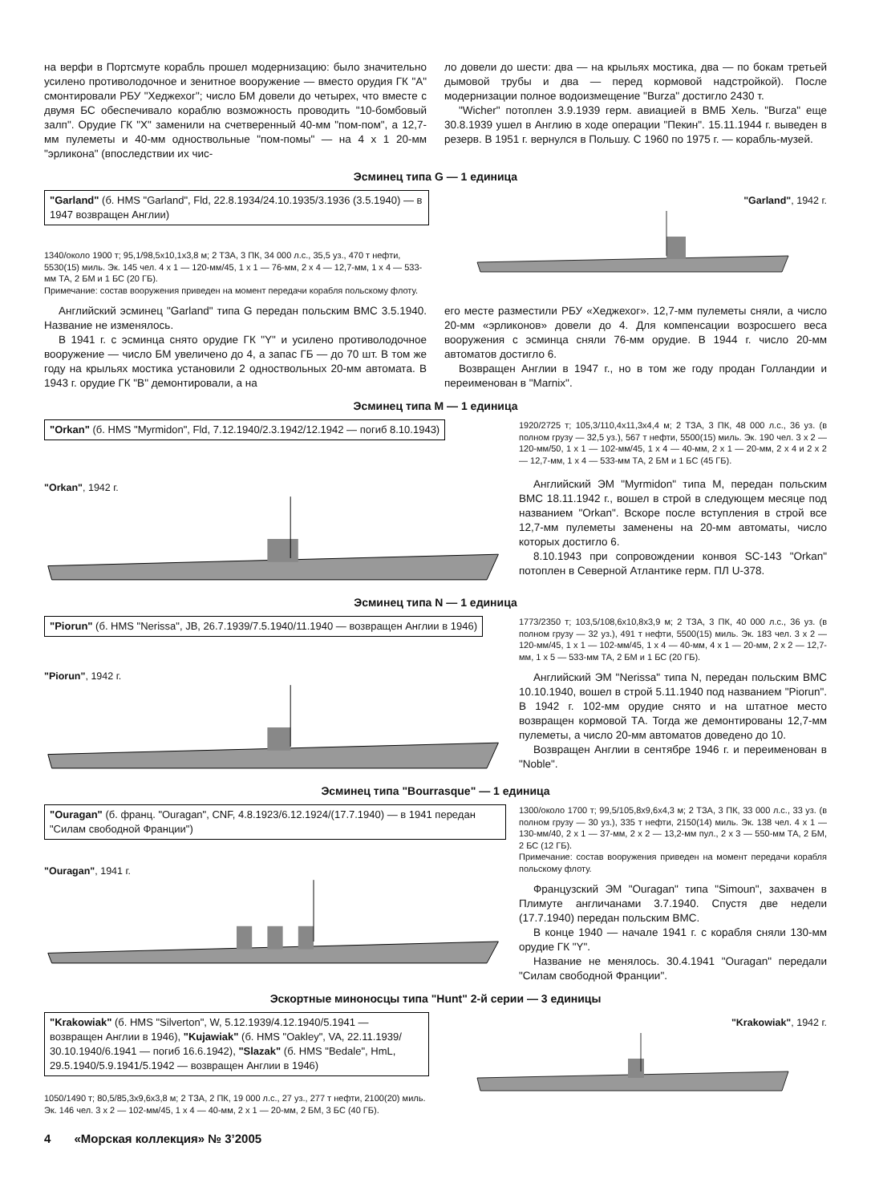на верфи в Портсмуте корабль прошел модернизацию: было значительно усилено противолодочное и зенитное вооружение — вместо орудия ГК "А" смонтировали РБУ "Хеджехог"; число БМ довели до четырех, что вместе с двумя БС обеспечивало кораблю возможность проводить "10-бомбовый залп". Орудие ГК "X" заменили на счетверенный 40-мм "пом-пом", а 12,7-мм пулеметы и 40-мм одноствольные "пом-помы" — на 4 x 1 20-мм "эрликона" (впоследствии их чис-
ло довели до шести: два — на крыльях мостика, два — по бокам третьей дымовой трубы и два — перед кормовой надстройкой). После модернизации полное водоизмещение "Burza" достигло 2430 т.
"Wicher" потоплен 3.9.1939 герм. авиацией в ВМБ Хель. "Burza" еще 30.8.1939 ушел в Англию в ходе операции "Пекин". 15.11.1944 г. выведен в резерв. В 1951 г. вернулся в Польшу. С 1960 по 1975 г. — корабль-музей.
Эсминец типа G — 1 единица
"Garland" (б. HMS "Garland", Fld, 22.8.1934/24.10.1935/3.1936 (3.5.1940) — в 1947 возвращен Англии)
1340/около 1900 т; 95,1/98,5x10,1x3,8 м; 2 ТЗА, 3 ПК, 34 000 л.с., 35,5 уз., 470 т нефти, 5530(15) миль. Эк. 145 чел. 4 x 1 — 120-мм/45, 1 x 1 — 76-мм, 2 x 4 — 12,7-мм, 1 x 4 — 533-мм ТА, 2 БМ и 1 БС (20 ГБ).
Примечание: состав вооружения приведен на момент передачи корабля польскому флоту.
"Garland", 1942 г.
Английский эсминец "Garland" типа G передан польским ВМС 3.5.1940. Название не изменялось.
В 1941 г. с эсминца снято орудие ГК "Y" и усилено противолодочное вооружение — число БМ увеличено до 4, а запас ГБ — до 70 шт. В том же году на крыльях мостика установили 2 одноствольных 20-мм автомата. В 1943 г. орудие ГК "B" демонтировали, а на
его месте разместили РБУ «Хеджехог». 12,7-мм пулеметы сняли, а число 20-мм «эрликонов» довели до 4. Для компенсации возросшего веса вооружения с эсминца сняли 76-мм орудие. В 1944 г. число 20-мм автоматов достигло 6.
Возвращен Англии в 1947 г., но в том же году продан Голландии и переименован в "Marnix".
Эсминец типа M — 1 единица
"Orkan" (б. HMS "Myrmidon", Fld, 7.12.1940/2.3.1942/12.1942 — погиб 8.10.1943)
"Orkan", 1942 г.
1920/2725 т; 105,3/110,4x11,3x4,4 м; 2 ТЗА, 3 ПК, 48 000 л.с., 36 уз. (в полном грузу — 32,5 уз.), 567 т нефти, 5500(15) миль. Эк. 190 чел. 3 x 2 — 120-мм/50, 1 x 1 — 102-мм/45, 1 x 4 — 40-мм, 2 x 1 — 20-мм, 2 x 4 и 2 x 2 — 12,7-мм, 1 x 4 — 533-мм ТА, 2 БМ и 1 БС (45 ГБ).
Английский ЭМ "Myrmidon" типа M, передан польским ВМС 18.11.1942 г., вошел в строй в следующем месяце под названием "Orkan". Вскоре после вступления в строй все 12,7-мм пулеметы заменены на 20-мм автоматы, число которых достигло 6.
8.10.1943 при сопровождении конвоя SC-143 "Orkan" потоплен в Северной Атлантике герм. ПЛ U-378.
Эсминец типа N — 1 единица
"Piorun" (б. HMS "Nerissa", JB, 26.7.1939/7.5.1940/11.1940 — возвращен Англии в 1946)
"Piorun", 1942 г.
1773/2350 т; 103,5/108,6x10,8x3,9 м; 2 ТЗА, 3 ПК, 40 000 л.с., 36 уз. (в полном грузу — 32 уз.), 491 т нефти, 5500(15) миль. Эк. 183 чел. 3 x 2 — 120-мм/45, 1 x 1 — 102-мм/45, 1 x 4 — 40-мм, 4 x 1 — 20-мм, 2 x 2 — 12,7-мм, 1 x 5 — 533-мм ТА, 2 БМ и 1 БС (20 ГБ).
Английский ЭМ "Nerissa" типа N, передан польским ВМС 10.10.1940, вошел в строй 5.11.1940 под названием "Piorun". В 1942 г. 102-мм орудие снято и на штатное место возвращен кормовой ТА. Тогда же демонтированы 12,7-мм пулеметы, а число 20-мм автоматов доведено до 10.
Возвращен Англии в сентябре 1946 г. и переименован в "Noble".
Эсминец типа "Bourrasque" — 1 единица
"Ouragan" (б. франц. "Ouragan", CNF, 4.8.1923/6.12.1924/(17.7.1940) — в 1941 передан "Силам свободной Франции")
"Ouragan", 1941 г.
1300/около 1700 т; 99,5/105,8x9,6x4,3 м; 2 ТЗА, 3 ПК, 33 000 л.с., 33 уз. (в полном грузу — 30 уз.), 335 т нефти, 2150(14) миль. Эк. 138 чел. 4 x 1 — 130-мм/40, 2 x 1 — 37-мм, 2 x 2 — 13,2-мм пул., 2 x 3 — 550-мм ТА, 2 БМ, 2 БС (12 ГБ).
Примечание: состав вооружения приведен на момент передачи корабля польскому флоту.
Французский ЭМ "Ouragan" типа "Simoun", захвачен в Плимуте англичанами 3.7.1940. Спустя две недели (17.7.1940) передан польским ВМС.
В конце 1940 — начале 1941 г. с корабля сняли 130-мм орудие ГК "Y".
Название не менялось. 30.4.1941 "Ouragan" передали "Силам свободной Франции".
Эскортные миноносцы типа "Hunt" 2-й серии — 3 единицы
"Krakowiak" (б. HMS "Silverton", W, 5.12.1939/4.12.1940/5.1941 — возвращен Англии в 1946), "Kujawiak" (б. HMS "Oakley", VA, 22.11.1939/ 30.10.1940/6.1941 — погиб 16.6.1942), "Slazak" (б. HMS "Bedale", HmL, 29.5.1940/5.9.1941/5.1942 — возвращен Англии в 1946)
1050/1490 т; 80,5/85,3x9,6x3,8 м; 2 ТЗА, 2 ПК, 19 000 л.с., 27 уз., 277 т нефти, 2100(20) миль. Эк. 146 чел. 3 x 2 — 102-мм/45, 1 x 4 — 40-мм, 2 x 1 — 20-мм, 2 БМ, 3 БС (40 ГБ).
"Krakowiak", 1942 г.
4 «Морская коллекция» № 3’2005